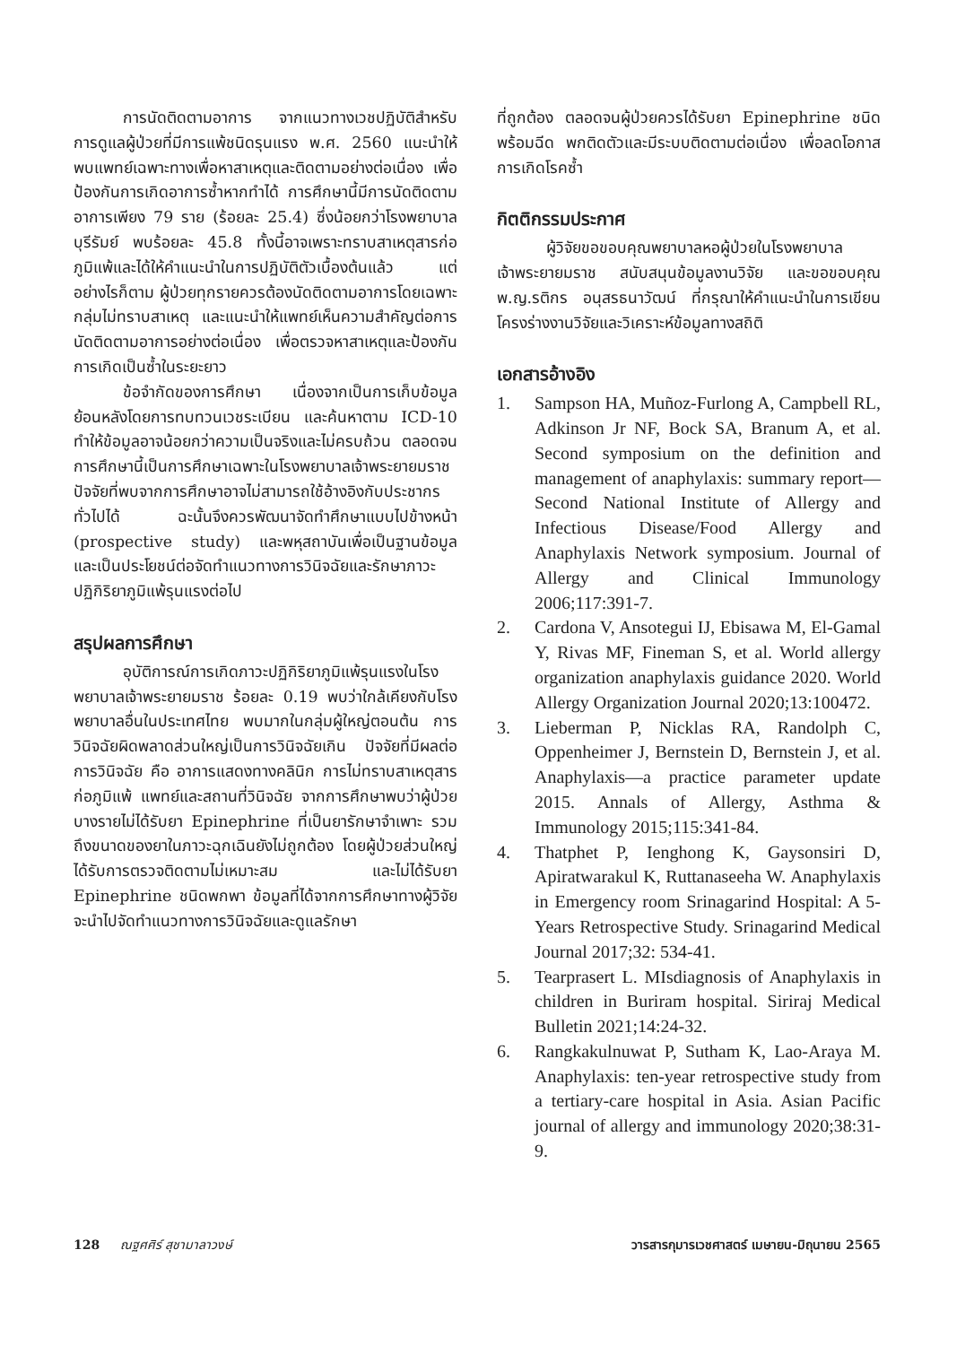การนัดติดตามอาการ จากแนวทางเวชปฏิบัติสำหรับการดูแลผู้ป่วยที่มีการแพ้ชนิดรุนแรง พ.ศ. 2560 แนะนำให้พบแพทย์เฉพาะทางเพื่อหาสาเหตุและติดตามอย่างต่อเนื่อง เพื่อป้องกันการเกิดอาการซ้ำหากทำได้ การศึกษานี้มีการนัดติดตามอาการเพียง 79 ราย (ร้อยละ 25.4) ซึ่งน้อยกว่าโรงพยาบาลบุรีรัมย์ พบร้อยละ 45.8 ทั้งนี้อาจเพราะทราบสาเหตุสารก่อภูมิแพ้และได้ให้คำแนะนำในการปฏิบัติตัวเบื้องต้นแล้ว แต่อย่างไรก็ตาม ผู้ป่วยทุกรายควรต้องนัดติดตามอาการโดยเฉพาะกลุ่มไม่ทราบสาเหตุ และแนะนำให้แพทย์เห็นความสำคัญต่อการนัดติดตามอาการอย่างต่อเนื่อง เพื่อตรวจหาสาเหตุและป้องกันการเกิดเป็นซ้ำในระยะยาว
ข้อจำกัดของการศึกษา เนื่องจากเป็นการเก็บข้อมูลย้อนหลังโดยการทบทวนเวชระเบียน และค้นหาตาม ICD-10 ทำให้ข้อมูลอาจน้อยกว่าความเป็นจริงและไม่ครบถ้วน ตลอดจนการศึกษานี้เป็นการศึกษาเฉพาะในโรงพยาบาลเจ้าพระยายมราช ปัจจัยที่พบจากการศึกษาอาจไม่สามารถใช้อ้างอิงกับประชากรทั่วไปได้ ฉะนั้นจึงควรพัฒนาจัดทำศึกษาแบบไปข้างหน้า (prospective study) และพหุสถาบันเพื่อเป็นฐานข้อมูล และเป็นประโยชน์ต่อจัดทำแนวทางการวินิจฉัยและรักษาภาวะปฏิกิริยาภูมิแพ้รุนแรงต่อไป
สรุปผลการศึกษา
อุบัติการณ์การเกิดภาวะปฏิกิริยาภูมิแพ้รุนแรงในโรงพยาบาลเจ้าพระยายมราช ร้อยละ 0.19 พบว่าใกล้เคียงกับโรงพยาบาลอื่นในประเทศไทย พบมากในกลุ่มผู้ใหญ่ตอนต้น การวินิจฉัยผิดพลาดส่วนใหญ่เป็นการวินิจฉัยเกิน ปัจจัยที่มีผลต่อการวินิจฉัย คือ อาการแสดงทางคลินิก การไม่ทราบสาเหตุสารก่อภูมิแพ้ แพทย์และสถานที่วินิจฉัย จากการศึกษาพบว่าผู้ป่วยบางรายไม่ได้รับยา Epinephrine ที่เป็นยารักษาจำเพาะ รวมถึงขนาดของยาในภาวะฉุกเฉินยังไม่ถูกต้อง โดยผู้ป่วยส่วนใหญ่ได้รับการตรวจติดตามไม่เหมาะสม และไม่ได้รับยา Epinephrine ชนิดพกพา ข้อมูลที่ได้จากการศึกษาทางผู้วิจัยจะนำไปจัดทำแนวทางการวินิจฉัยและดูแลรักษา
ที่ถูกต้อง ตลอดจนผู้ป่วยควรได้รับยา Epinephrine ชนิดพร้อมฉีด พกติดตัวและมีระบบติดตามต่อเนื่อง เพื่อลดโอกาสการเกิดโรคซ้ำ
กิตติกรรมประกาศ
ผู้วิจัยขอขอบคุณพยาบาลหอผู้ป่วยในโรงพยาบาลเจ้าพระยายมราช สนับสนุนข้อมูลงานวิจัย และขอขอบคุณ พ.ญ.รติกร อนุสรธนาวัฒน์ ที่กรุณาให้คำแนะนำในการเขียนโครงร่างงานวิจัยและวิเคราะห์ข้อมูลทางสถิติ
เอกสารอ้างอิง
1. Sampson HA, Muñoz-Furlong A, Campbell RL, Adkinson Jr NF, Bock SA, Branum A, et al. Second symposium on the definition and management of anaphylaxis: summary report—Second National Institute of Allergy and Infectious Disease/Food Allergy and Anaphylaxis Network symposium. Journal of Allergy and Clinical Immunology 2006;117:391-7.
2. Cardona V, Ansotegui IJ, Ebisawa M, El-Gamal Y, Rivas MF, Fineman S, et al. World allergy organization anaphylaxis guidance 2020. World Allergy Organization Journal 2020;13:100472.
3. Lieberman P, Nicklas RA, Randolph C, Oppenheimer J, Bernstein D, Bernstein J, et al. Anaphylaxis—a practice parameter update 2015. Annals of Allergy, Asthma & Immunology 2015;115:341-84.
4. Thatphet P, Ienghong K, Gaysonsiri D, Apiratwarakul K, Ruttanaseeha W. Anaphylaxis in Emergency room Srinagarind Hospital: A 5-Years Retrospective Study. Srinagarind Medical Journal 2017;32: 534-41.
5. Tearprasert L. MIsdiagnosis of Anaphylaxis in children in Buriram hospital. Siriraj Medical Bulletin 2021;14:24-32.
6. Rangkakulnuwat P, Sutham K, Lao-Araya M. Anaphylaxis: ten-year retrospective study from a tertiary-care hospital in Asia. Asian Pacific journal of allergy and immunology 2020;38:31-9.
128 ณฐศศิร์ สุชามาลาวงษ์ วารสารกุมารเวชศาสตร์ เมษายน-มิถุนายน 2565